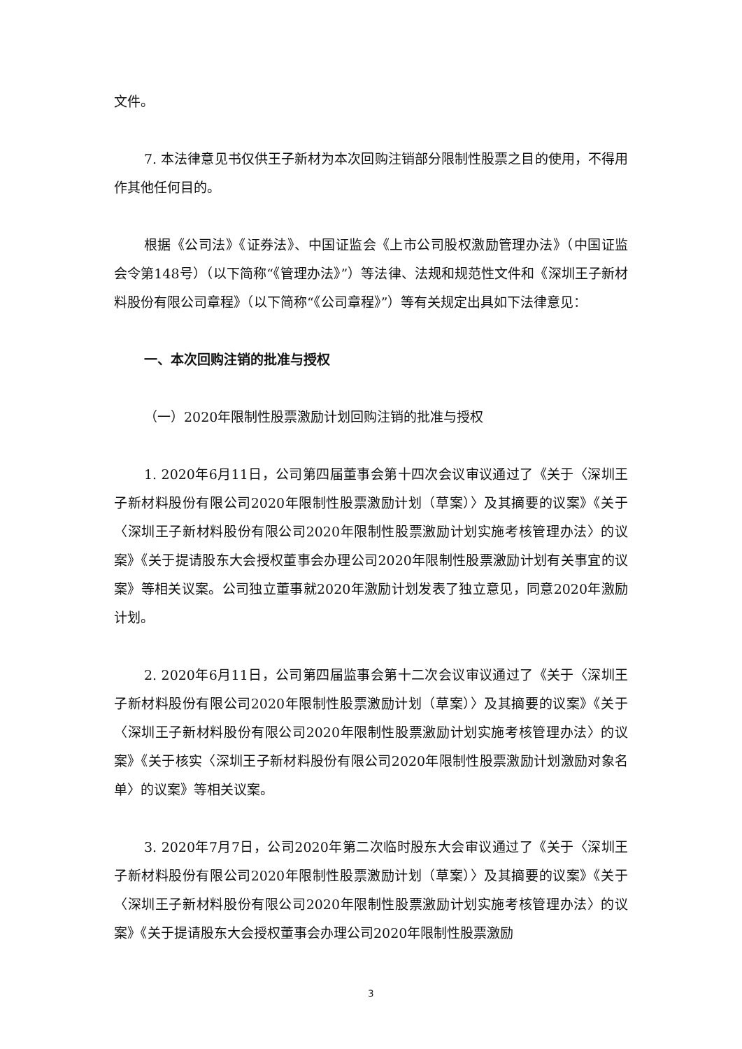文件。
7. 本法律意见书仅供王子新材为本次回购注销部分限制性股票之目的使用，不得用作其他任何目的。
根据《公司法》《证券法》、中国证监会《上市公司股权激励管理办法》（中国证监会令第148号）（以下简称“《管理办法》”）等法律、法规和规范性文件和《深圳王子新材料股份有限公司章程》（以下简称“《公司章程》”）等有关规定出具如下法律意见：
一、本次回购注销的批准与授权
（一）2020年限制性股票激励计划回购注销的批准与授权
1. 2020年6月11日，公司第四届董事会第十四次会议审议通过了《关于〈深圳王子新材料股份有限公司2020年限制性股票激励计划（草案）〉及其摘要的议案》《关于〈深圳王子新材料股份有限公司2020年限制性股票激励计划实施考核管理办法〉的议案》《关于提请股东大会授权董事会办理公司2020年限制性股票激励计划有关事宜的议案》等相关议案。公司独立董事就2020年激励计划发表了独立意见，同意2020年激励计划。
2. 2020年6月11日，公司第四届监事会第十二次会议审议通过了《关于〈深圳王子新材料股份有限公司2020年限制性股票激励计划（草案）〉及其摘要的议案》《关于〈深圳王子新材料股份有限公司2020年限制性股票激励计划实施考核管理办法〉的议案》《关于核实〈深圳王子新材料股份有限公司2020年限制性股票激励计划激励对象名单〉的议案》等相关议案。
3. 2020年7月7日，公司2020年第二次临时股东大会审议通过了《关于〈深圳王子新材料股份有限公司2020年限制性股票激励计划（草案）〉及其摘要的议案》《关于〈深圳王子新材料股份有限公司2020年限制性股票激励计划实施考核管理办法〉的议案》《关于提请股东大会授权董事会办理公司2020年限制性股票激励
3